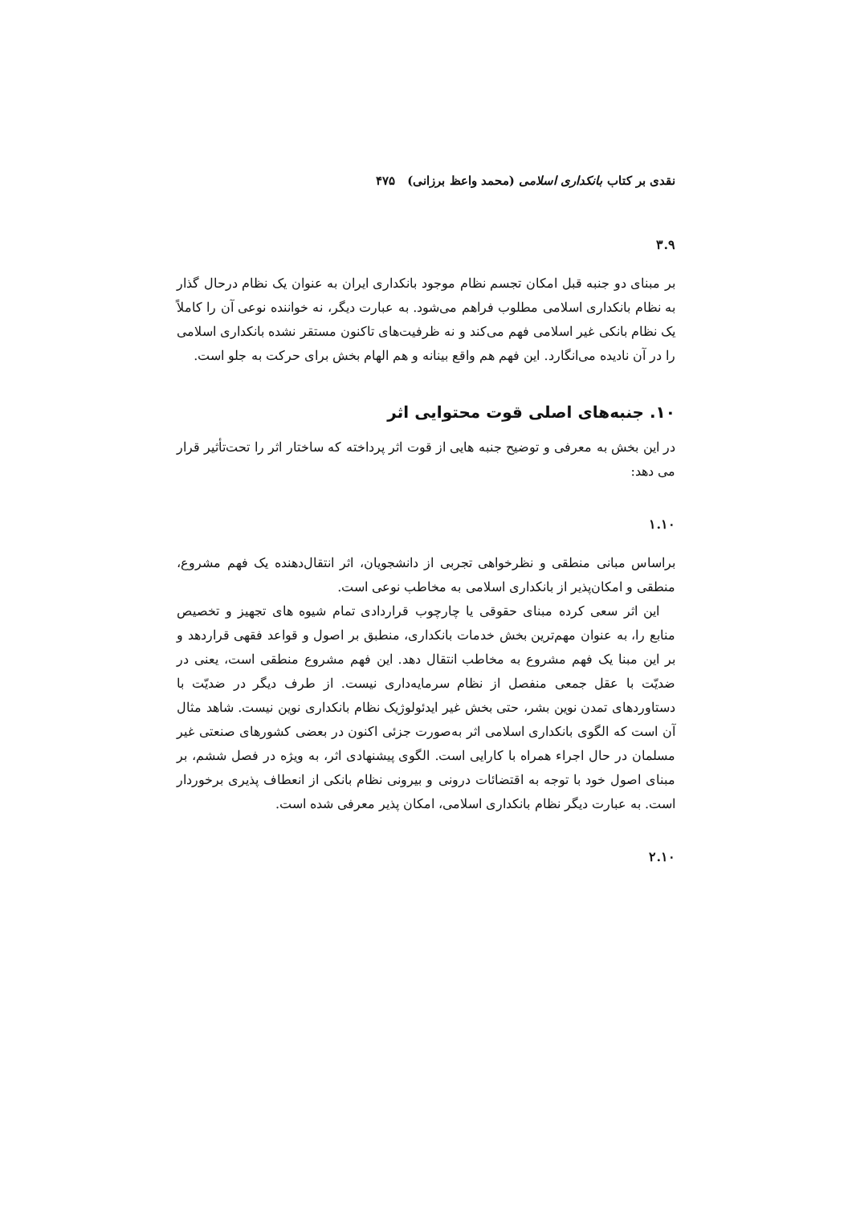نقدی بر کتاب بانکداری اسلامی (محمد واعظ برزانی) ۴۷۵
۳.۹
بر مبنای دو جنبه قبل امکان تجسم نظام موجود بانکداری ایران به عنوان یک نظام درحال گذار به نظام بانکداری اسلامی مطلوب فراهم می‌شود. به عبارت دیگر، نه خواننده نوعی آن را کاملاً یک نظام بانکی غیر اسلامی فهم می‌کند و نه ظرفیت‌های تاکنون مستقر نشده بانکداری اسلامی را در آن نادیده می‌انگارد. این فهم هم واقع بینانه و هم الهام بخش برای حرکت به جلو است.
۱۰. جنبه‌های اصلی قوت محتوایی اثر
در این بخش به معرفی و توضیح جنبه هایی از قوت اثر پرداخته که ساختار اثر را تحت‌تأثیر قرار می دهد:
۱.۱۰
براساس مبانی منطقی و نظرخواهی تجربی از دانشجویان، اثر انتقال‌دهنده یک فهم مشروع، منطقی و امکان‌پذیر از بانکداری اسلامی به مخاطب نوعی است.
این اثر سعی کرده مبنای حقوقی یا چارچوب قراردادی تمام شیوه های تجهیز و تخصیص منابع را، به عنوان مهم‌ترین بخش خدمات بانکداری، منطبق بر اصول و قواعد فقهی قراردهد و بر این مبنا یک فهم مشروع به مخاطب انتقال دهد. این فهم مشروع منطقی است، یعنی در ضدیّت با عقل جمعی منفصل از نظام سرمایه‌داری نیست. از طرف دیگر در ضدیّت با دستاوردهای تمدن نوین بشر، حتی بخش غیر ایدئولوژیک نظام بانکداری نوین نیست. شاهد مثال آن است که الگوی بانکداری اسلامی اثر به‌صورت جزئی اکنون در بعضی کشورهای صنعتی غیر مسلمان در حال اجراء همراه با کارایی است. الگوی پیشنهادی اثر، به ویژه در فصل ششم، بر مبنای اصول خود با توجه به اقتضائات درونی و بیرونی نظام بانکی از انعطاف پذیری برخوردار است. به عبارت دیگر نظام بانکداری اسلامی، امکان پذیر معرفی شده است.
۲.۱۰